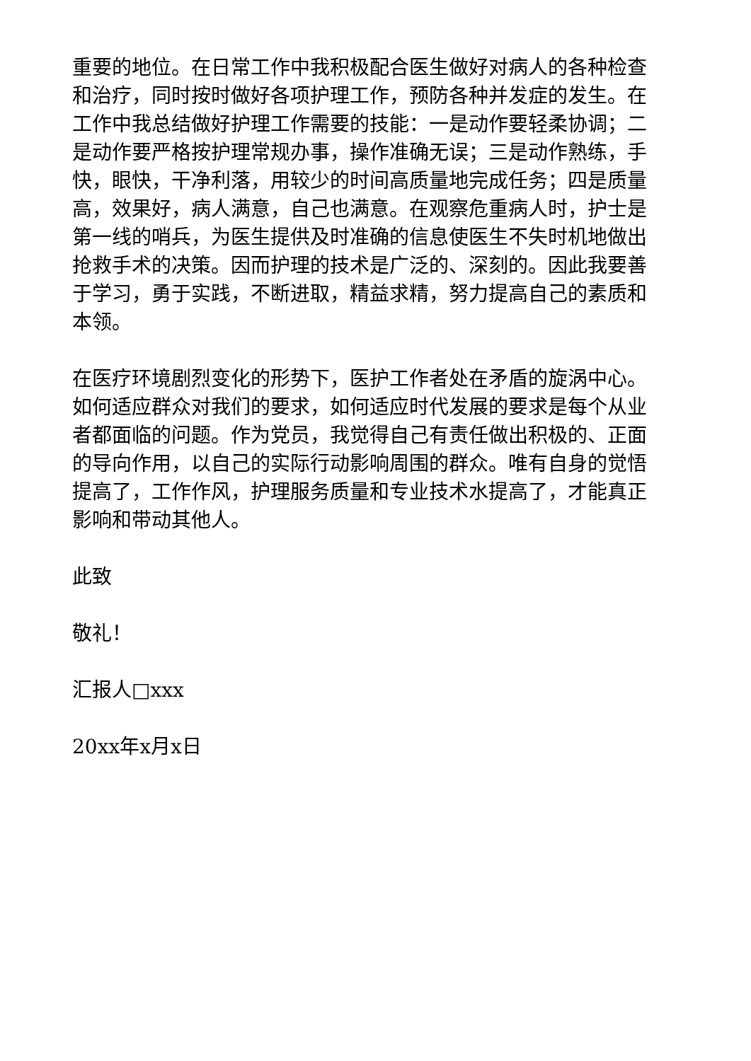重要的地位。在日常工作中我积极配合医生做好对病人的各种检查和治疗，同时按时做好各项护理工作，预防各种并发症的发生。在工作中我总结做好护理工作需要的技能：一是动作要轻柔协调；二是动作要严格按护理常规办事，操作准确无误；三是动作熟练，手快，眼快，干净利落，用较少的时间高质量地完成任务；四是质量高，效果好，病人满意，自己也满意。在观察危重病人时，护士是第一线的哨兵，为医生提供及时准确的信息使医生不失时机地做出抢救手术的决策。因而护理的技术是广泛的、深刻的。因此我要善于学习，勇于实践，不断进取，精益求精，努力提高自己的素质和本领。
在医疗环境剧烈变化的形势下，医护工作者处在矛盾的旋涡中心。如何适应群众对我们的要求，如何适应时代发展的要求是每个从业者都面临的问题。作为党员，我觉得自己有责任做出积极的、正面的导向作用，以自己的实际行动影响周围的群众。唯有自身的觉悟提高了，工作作风，护理服务质量和专业技术水提高了，才能真正影响和带动其他人。
此致
敬礼！
汇报人□xxx
20xx年x月x日